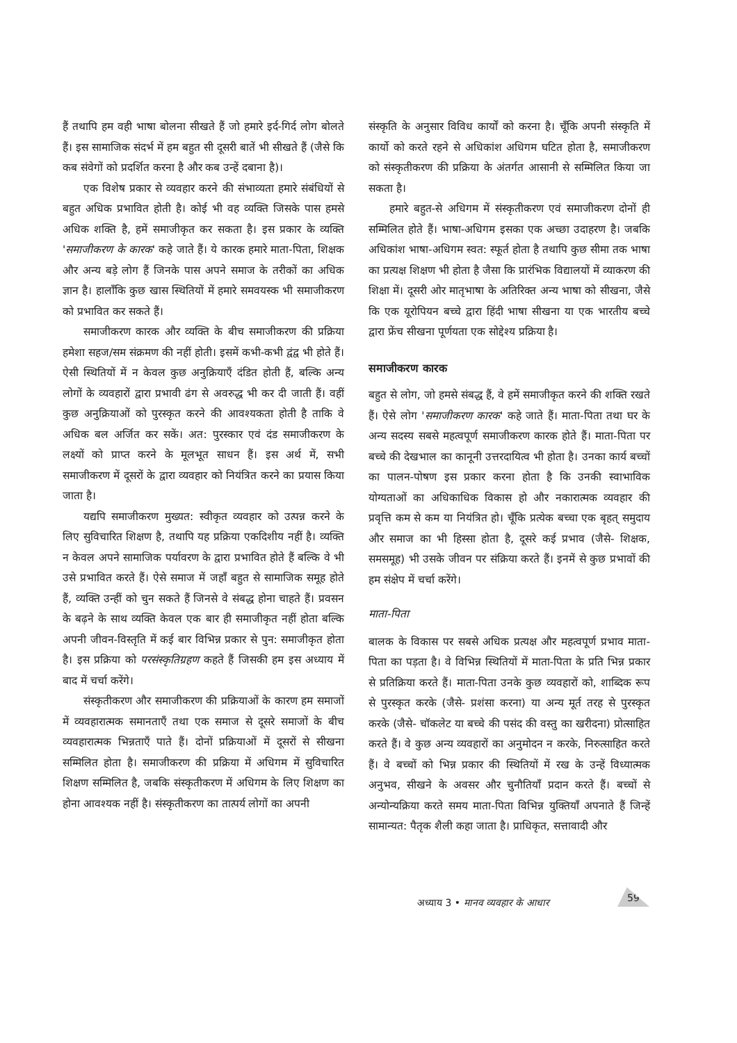हैं तथापि हम वही भाषा बोलना सीखते हैं जो हमारे इर्द-गिर्द लोग बोलते हैं। इस सामाजिक संदर्भ में हम बहुत सी दूसरी बातें भी सीखते हैं (जैसे कि कब संवेगों को प्रदर्शित करना है और कब उन्हें दबाना है)।
एक विशेष प्रकार से व्यवहार करने की संभाव्यता हमारे संबंधियों से बहुत अधिक प्रभावित होती है। कोई भी वह व्यक्ति जिसके पास हमसे अधिक शक्ति है, हमें समाजीकृत कर सकता है। इस प्रकार के व्यक्ति 'समाजीकरण के कारक' कहे जाते हैं। ये कारक हमारे माता-पिता, शिक्षक और अन्य बड़े लोग हैं जिनके पास अपने समाज के तरीकों का अधिक ज्ञान है। हालाँकि कुछ खास स्थितियों में हमारे समवयस्क भी समाजीकरण को प्रभावित कर सकते हैं।
समाजीकरण कारक और व्यक्ति के बीच समाजीकरण की प्रक्रिया हमेशा सहज/सम संक्रमण की नहीं होती। इसमें कभी-कभी द्वंद्व भी होते हैं। ऐसी स्थितियों में न केवल कुछ अनुक्रियाएँ दंडित होती हैं, बल्कि अन्य लोगों के व्यवहारों द्वारा प्रभावी ढंग से अवरुद्ध भी कर दी जाती हैं। वहीं कुछ अनुक्रियाओं को पुरस्कृत करने की आवश्यकता होती है ताकि वे अधिक बल अर्जित कर सकें। अत: पुरस्कार एवं दंड समाजीकरण के लक्ष्यों को प्राप्त करने के मूलभूत साधन हैं। इस अर्थ में, सभी समाजीकरण में दूसरों के द्वारा व्यवहार को नियंत्रित करने का प्रयास किया जाता है।
यद्यपि समाजीकरण मुख्यत: स्वीकृत व्यवहार को उत्पन्न करने के लिए सुविचारित शिक्षण है, तथापि यह प्रक्रिया एकदिशीय नहीं है। व्यक्ति न केवल अपने सामाजिक पर्यावरण के द्वारा प्रभावित होते हैं बल्कि वे भी उसे प्रभावित करते हैं। ऐसे समाज में जहाँ बहुत से सामाजिक समूह होते हैं, व्यक्ति उन्हीं को चुन सकते हैं जिनसे वे संबद्ध होना चाहते हैं। प्रवसन के बढ़ने के साथ व्यक्ति केवल एक बार ही समाजीकृत नहीं होता बल्कि अपनी जीवन-विस्तृति में कई बार विभिन्न प्रकार से पुन: समाजीकृत होता है। इस प्रक्रिया को परसंस्कृतिग्रहण कहते हैं जिसकी हम इस अध्याय में बाद में चर्चा करेंगे।
संस्कृतीकरण और समाजीकरण की प्रक्रियाओं के कारण हम समाजों में व्यवहारात्मक समानताएँ तथा एक समाज से दूसरे समाजों के बीच व्यवहारात्मक भिन्नताएँ पाते हैं। दोनों प्रक्रियाओं में दूसरों से सीखना सम्मिलित होता है। समाजीकरण की प्रक्रिया में अधिगम में सुविचारित शिक्षण सम्मिलित है, जबकि संस्कृतीकरण में अधिगम के लिए शिक्षण का होना आवश्यक नहीं है। संस्कृतीकरण का तात्पर्य लोगों का अपनी
संस्कृति के अनुसार विविध कार्यों को करना है। चूँकि अपनी संस्कृति में कार्यो को करते रहने से अधिकांश अधिगम घटित होता है, समाजीकरण को संस्कृतीकरण की प्रक्रिया के अंतर्गत आसानी से सम्मिलित किया जा सकता है।
हमारे बहुत-से अधिगम में संस्कृतीकरण एवं समाजीकरण दोनों ही सम्मिलित होते हैं। भाषा-अधिगम इसका एक अच्छा उदाहरण है। जबकि अधिकांश भाषा-अधिगम स्वत: स्फूर्त होता है तथापि कुछ सीमा तक भाषा का प्रत्यक्ष शिक्षण भी होता है जैसा कि प्रारंभिक विद्यालयों में व्याकरण की शिक्षा में। दूसरी ओर मातृभाषा के अतिरिक्त अन्य भाषा को सीखना, जैसे कि एक यूरोपियन बच्चे द्वारा हिंदी भाषा सीखना या एक भारतीय बच्चे द्वारा फ्रेंच सीखना पूर्णयता एक सोद्देश्य प्रक्रिया है।
समाजीकरण कारक
बहुत से लोग, जो हमसे संबद्ध हैं, वे हमें समाजीकृत करने की शक्ति रखते हैं। ऐसे लोग 'समाजीकरण कारक' कहे जाते हैं। माता-पिता तथा घर के अन्य सदस्य सबसे महत्वपूर्ण समाजीकरण कारक होते हैं। माता-पिता पर बच्चे की देखभाल का कानूनी उत्तरदायित्व भी होता है। उनका कार्य बच्चों का पालन-पोषण इस प्रकार करना होता है कि उनकी स्वाभाविक योग्यताओं का अधिकाधिक विकास हो और नकारात्मक व्यवहार की प्रवृत्ति कम से कम या नियंत्रित हो। चूँकि प्रत्येक बच्चा एक बृहत् समुदाय और समाज का भी हिस्सा होता है, दूसरे कई प्रभाव (जैसे- शिक्षक, समसमूह) भी उसके जीवन पर संक्रिया करते हैं। इनमें से कुछ प्रभावों की हम संक्षेप में चर्चा करेंगे।
माता-पिता
बालक के विकास पर सबसे अधिक प्रत्यक्ष और महत्वपूर्ण प्रभाव माता-पिता का पड़ता है। वे विभिन्न स्थितियों में माता-पिता के प्रति भिन्न प्रकार से प्रतिक्रिया करते हैं। माता-पिता उनके कुछ व्यवहारों को, शाब्दिक रूप से पुरस्कृत करके (जैसे- प्रशंसा करना) या अन्य मूर्त तरह से पुरस्कृत करके (जैसे- चॉकलेट या बच्चे की पसंद की वस्तु का खरीदना) प्रोत्साहित करते हैं। वे कुछ अन्य व्यवहारों का अनुमोदन न करके, निरुत्साहित करते हैं। वे बच्चों को भिन्न प्रकार की स्थितियों में रख के उन्हें विध्यात्मक अनुभव, सीखने के अवसर और चुनौतियाँ प्रदान करते हैं। बच्चों से अन्योन्यक्रिया करते समय माता-पिता विभिन्न युक्तियाँ अपनाते हैं जिन्हें सामान्यत: पैतृक शैली कहा जाता है। प्राधिकृत, सत्तावादी और
अध्याय 3 • मानव व्यवहार के आधार
59